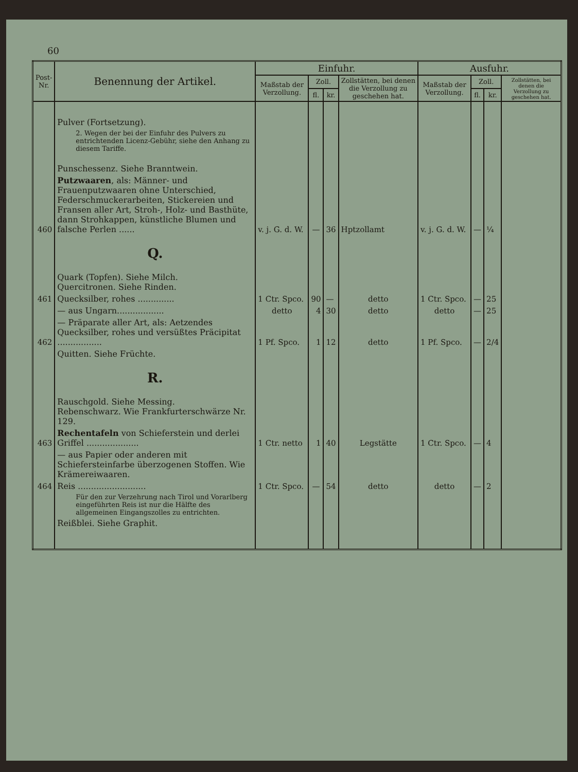60
| Post- Nr. | Benennung der Artikel. | Einfuhr. | | | | Ausfuhr. | | | |
| --- | --- | --- | --- | --- | --- | --- | --- | --- | --- |
| | | Maßstab der Verzollung. | Zoll. | | Zollstätten, bei denen die Verzollung zu geschehen hat. | Maßstab der Verzollung. | Zoll. | | Zollstätten, bei denen die Verzollung zu geschehen hat. |
| | | | fl. | kr. | | | fl. | kr. | |
| | Pulver (Fortsetzung). | | | | | | | | |
| | 2. Wegen der bei der Einfuhr des Pulvers zu entrichtenden Licenz-Gebühr, siehe den Anhang zu diesem Tariffe. | | | | | | | | |
| | Punschessenz. Siehe Branntwein. | | | | | | | | |
| 460 | Putzwaaren , als: Männer- und Frauenputzwaaren ohne Unterschied, Federschmuckerarbeiten, Stickereien und Fransen aller Art, Stroh-, Holz- und Basthüte, dann Strohkappen, künstliche Blumen und falsche Perlen ...... | v. j. G. d. W. | — | 36 | Hptzollamt | v. j. G. d. W. | — | ¼ | |
| | Q. | | | | | | | | |
| | Quark (Topfen). Siehe Milch. Quercitronen. Siehe Rinden. | | | | | | | | |
| 461 | Quecksilber, rohes .............. | 1 Ctr. Spco. | 90 | — | detto | 1 Ctr. Spco. | — | 25 | |
| | — aus Ungarn.................. | detto | 4 | 30 | detto | detto | — | 25 | |
| 462 | — Präparate aller Art, als: Aetzendes Quecksilber, rohes und versüßtes Präcipitat ................. | 1 Pf. Spco. | 1 | 12 | detto | 1 Pf. Spco. | — | 2/4 | |
| | Quitten. Siehe Früchte. | | | | | | | | |
| | R. | | | | | | | | |
| | Rauschgold. Siehe Messing. Rebenschwarz. Wie Frankfurterschwärze Nr. 129. | | | | | | | | |
| 463 | Rechentafeln von Schieferstein und derlei Griffel .................... | 1 Ctr. netto | 1 | 40 | Legstätte | 1 Ctr. Spco. | — | 4 | |
| | — aus Papier oder anderen mit Schiefersteinfarbe überzogenen Stoffen. Wie Krämereiwaaren. | | | | | | | | |
| 464 | Reis .......................... | 1 Ctr. Spco. | — | 54 | detto | detto | — | 2 | |
| | Für den zur Verzehrung nach Tirol und Vorarlberg eingeführten Reis ist nur die Hälfte des allgemeinen Eingangszolles zu entrichten. | | | | | | | | |
| | Reißblei. Siehe Graphit. | | | | | | | | |